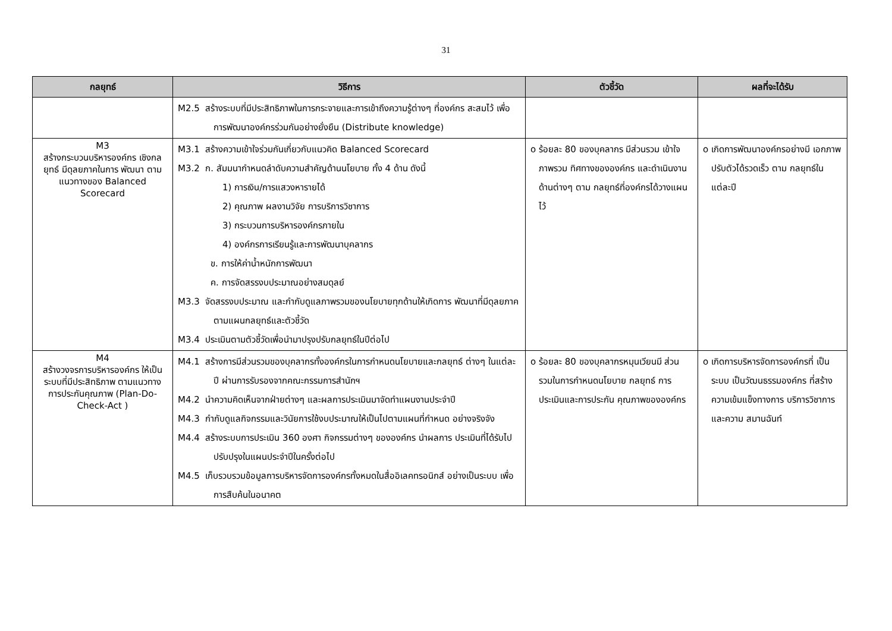31
| กลยุทธ์ | วิธีการ | ตัวชี้วัด | ผลที่จะได้รับ |
| --- | --- | --- | --- |
| | M2.5 สร้างระบบที่มีประสิทธิภาพในการกระจายและการเข้าถึงความรู้ต่างๆ ที่องค์กร สะสมไว้ เพื่อการพัฒนาองค์กรร่วมกันอย่างยั่งยืน (Distribute knowledge) | | |
| M3 สร้างกระบวนบริหารองค์กร เชิงกลยุทธ์ มีดุลยภาคในการ พัฒนา ตามแนวทางของ Balanced Scorecard | M3.1 สร้างความเข้าใจร่วมกันเกี่ยวกับแนวคิด Balanced Scorecard M3.2 ก. สัมมนากำหนดลำดับความสำคัญด้านนโยบาย ทั้ง 4 ด้าน ดังนี้ 1) การเงิน/การแสวงหารายได้ 2) คุณภาพ ผลงานวิจัย การบริการวิชาการ 3) กระบวนการบริหารองค์กรภายใน 4) องค์กรการเรียนรู้และการพัฒนาบุคลากร ข. การให้ค่าน้ำหนักการพัฒนา ค. การจัดสรรงบประมาณอย่างสมดุลย์ M3.3 จัดสรรงบประมาณ และกำกับดูแลภาพรวมของนโยบายทุกด้านให้เกิดการ พัฒนาที่มีดุลยภาค ตามแผนกลยุทธ์และตัวชี้วัด M3.4 ประเมินตามตัวชี้วัดเพื่อนำมาปรุงปรับกลยุทธ์ในปีต่อไป | o ร้อยละ 80 ของบุคลากร มีส่วนรวม เข้าใจภาพรวม ทิศทางขององค์กร และดำเนินงานด้านต่างๆ ตาม กลยุทธ์ที่องค์กรได้วางแผนไว้ | o เกิดการพัฒนาองค์กรอย่างมี เอกภาพ ปรับตัวได้รวดเร็ว ตาม กลยุทธ์ในแต่ละปี |
| M4 สร้างวงจรการบริหารองค์กร ให้เป็นระบบที่มีประสิทธิภาพ ตามแนวทางการประกันคุณภาพ (Plan-Do-Check-Act ) | M4.1 สร้างการมีส่วนรวมของบุคลากรทั้งองค์กรในการกำหนดนโยบายและกลยุทธ์ ต่างๆ ในแต่ละปี ผ่านการรับรองจากคณะกรรมการสำนักฯ M4.2 นำความคิดเห็นจากฝ่ายต่างๆ และผลการประเมินมาจัดทำแผนงานประจำปี M4.3 กำกับดูแลกิจกรรมและวินัยการใช้งบประมาณให้เป็นไปตามแผนที่กำหนด อย่างจริงจัง M4.4 สร้างระบบการประเมิน 360 องศา กิจกรรมต่างๆ ขององค์กร นำผลการ ประเมินที่ได้รับไปปรับปรุงในแผนประจำปีในครั้งต่อไป M4.5 เก็บรวบรวมข้อมูลการบริหารจัดการองค์กรทั้งหมดในสื่ออิเลคทรอนิกส์ อย่างเป็นระบบ เพื่อการสืบค้นในอนาคต | o ร้อยละ 80 ของบุคลากรหมุนเวียนมี ส่วนรวมในการกำหนดนโยบาย กลยุทธ์ การประเมินและการประกัน คุณภาพขององค์กร | o เกิดการบริหารจัดการองค์กรที่ เป็นระบบ เป็นวัฒนธรรมองค์กร ที่สร้างความเข้มแข็งทางการ บริการวิชาการ และความ สมานฉันท์ |